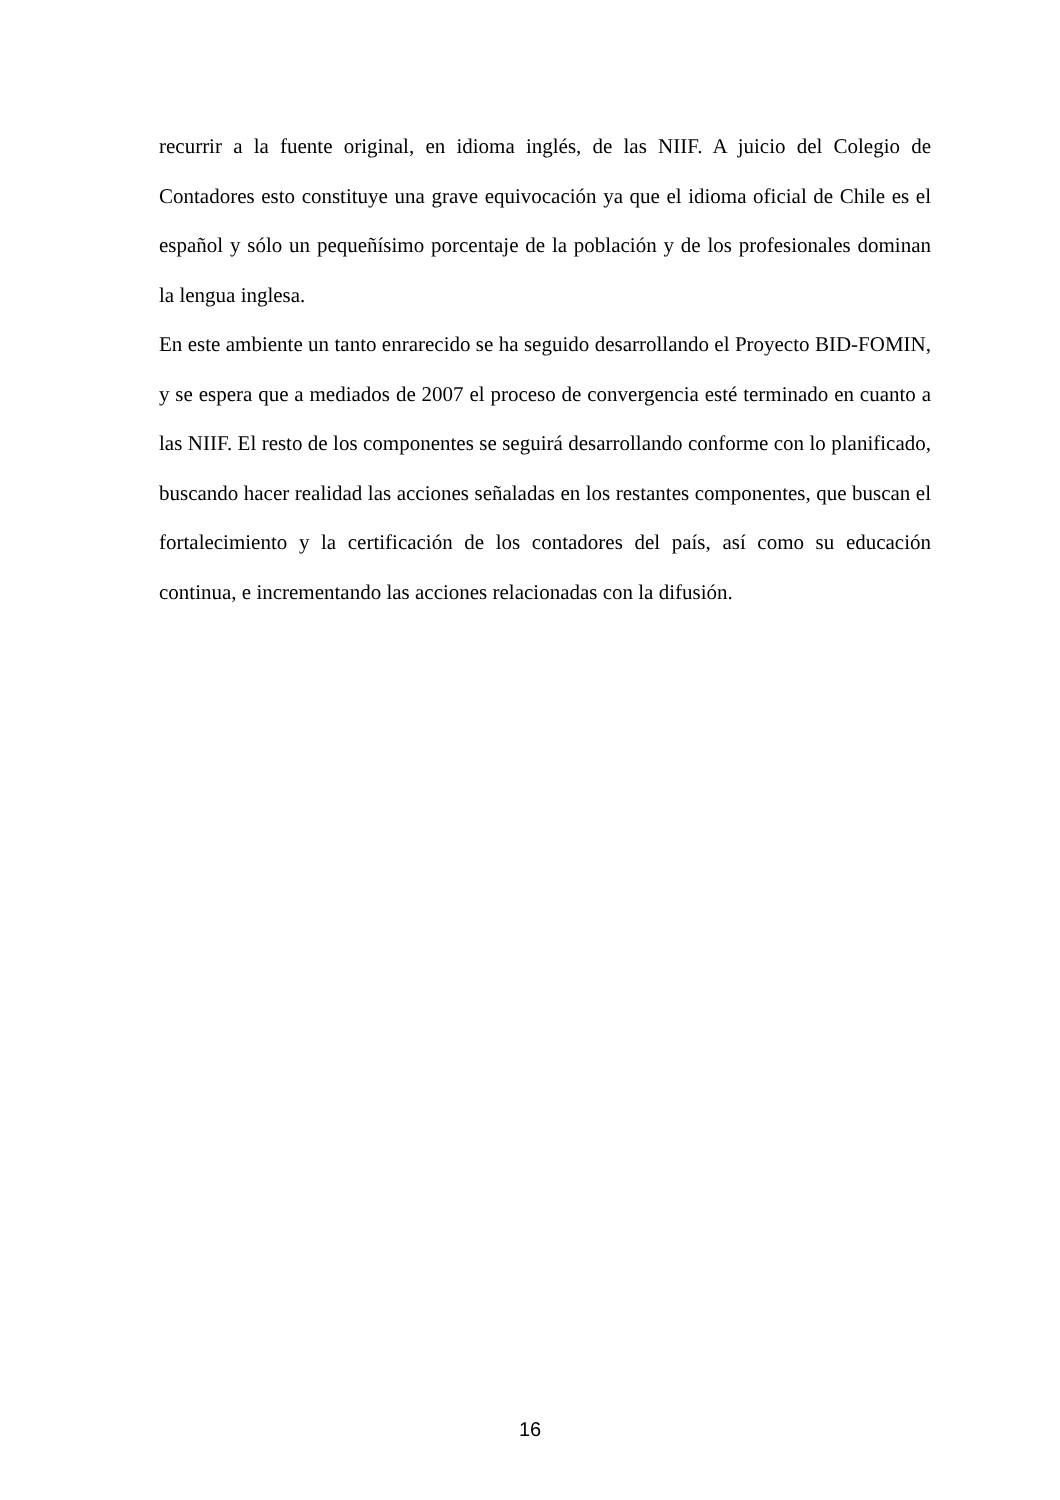recurrir a la fuente original, en idioma inglés, de las NIIF. A juicio del Colegio de Contadores esto constituye una grave equivocación ya que el idioma oficial de Chile es el español y sólo un pequeñísimo porcentaje de la población y de los profesionales dominan la lengua inglesa.
En este ambiente un tanto enrarecido se ha seguido desarrollando el Proyecto BID-FOMIN, y se espera que a mediados de 2007 el proceso de convergencia esté terminado en cuanto a las NIIF. El resto de los componentes se seguirá desarrollando conforme con lo planificado, buscando hacer realidad las acciones señaladas en los restantes componentes, que buscan el fortalecimiento y la certificación de los contadores del país, así como su educación continua, e incrementando las acciones relacionadas con la difusión.
16